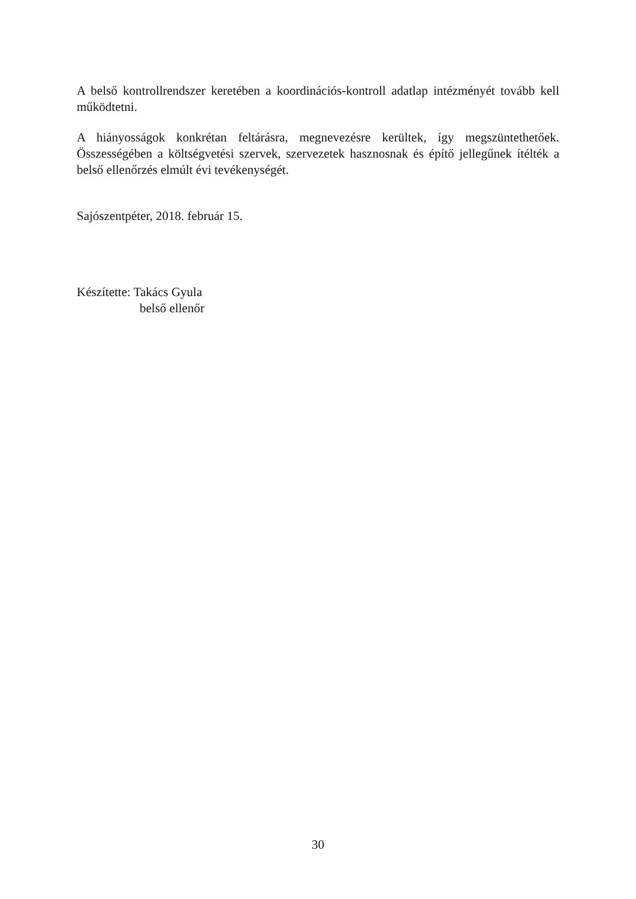A belső kontrollrendszer keretében a koordinációs-kontroll adatlap intézményét tovább kell működtetni.
A hiányosságok konkrétan feltárásra, megnevezésre kerültek, így megszüntethetőek. Összességében a költségvetési szervek, szervezetek hasznosnak és építő jellegűnek ítélték a belső ellenőrzés elmúlt évi tevékenységét.
Sajószentpéter, 2018. február 15.
Készítette: Takács Gyula
belső ellenőr
30